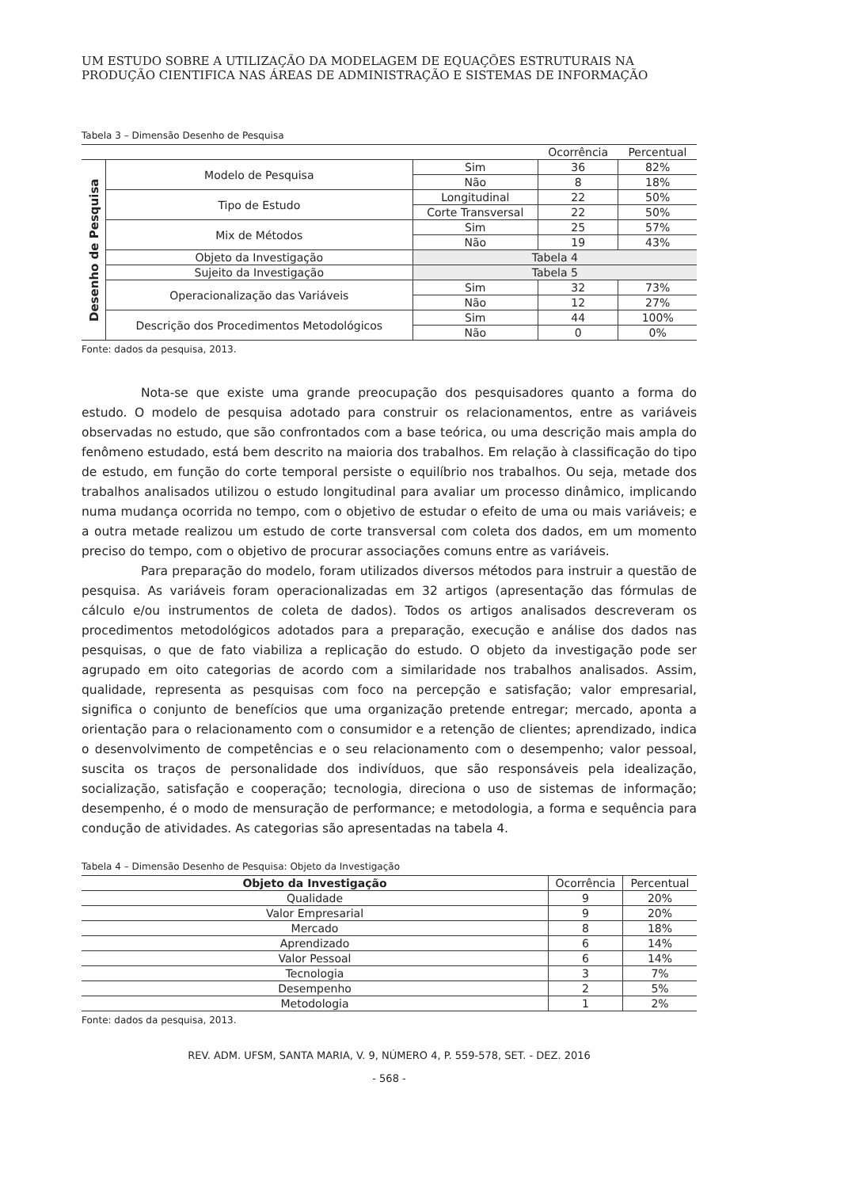UM ESTUDO SOBRE A UTILIZAÇÃO DA MODELAGEM DE EQUAÇÕES ESTRUTURAIS NA PRODUÇÃO CIENTIFICA NAS ÁREAS DE ADMINISTRAÇÃO E SISTEMAS DE INFORMAÇÃO
Tabela 3 – Dimensão Desenho de Pesquisa
| | | | Ocorrência | Percentual |
| Desenho de Pesquisa | Modelo de Pesquisa | Sim | 36 | 82% |
| | | Não | 8 | 18% |
| | Tipo de Estudo | Longitudinal | 22 | 50% |
| | | Corte Transversal | 22 | 50% |
| | Mix de Métodos | Sim | 25 | 57% |
| | | Não | 19 | 43% |
| | Objeto da Investigação | Tabela 4 | | |
| | Sujeito da Investigação | Tabela 5 | | |
| | Operacionalização das Variáveis | Sim | 32 | 73% |
| | | Não | 12 | 27% |
| | Descrição dos Procedimentos Metodológicos | Sim | 44 | 100% |
| | | Não | 0 | 0% |
Fonte: dados da pesquisa, 2013.
Nota-se que existe uma grande preocupação dos pesquisadores quanto a forma do estudo. O modelo de pesquisa adotado para construir os relacionamentos, entre as variáveis observadas no estudo, que são confrontados com a base teórica, ou uma descrição mais ampla do fenômeno estudado, está bem descrito na maioria dos trabalhos. Em relação à classificação do tipo de estudo, em função do corte temporal persiste o equilíbrio nos trabalhos. Ou seja, metade dos trabalhos analisados utilizou o estudo longitudinal para avaliar um processo dinâmico, implicando numa mudança ocorrida no tempo, com o objetivo de estudar o efeito de uma ou mais variáveis; e a outra metade realizou um estudo de corte transversal com coleta dos dados, em um momento preciso do tempo, com o objetivo de procurar associações comuns entre as variáveis.
Para preparação do modelo, foram utilizados diversos métodos para instruir a questão de pesquisa. As variáveis foram operacionalizadas em 32 artigos (apresentação das fórmulas de cálculo e/ou instrumentos de coleta de dados). Todos os artigos analisados descreveram os procedimentos metodológicos adotados para a preparação, execução e análise dos dados nas pesquisas, o que de fato viabiliza a replicação do estudo. O objeto da investigação pode ser agrupado em oito categorias de acordo com a similaridade nos trabalhos analisados. Assim, qualidade, representa as pesquisas com foco na percepção e satisfação; valor empresarial, significa o conjunto de benefícios que uma organização pretende entregar; mercado, aponta a orientação para o relacionamento com o consumidor e a retenção de clientes; aprendizado, indica o desenvolvimento de competências e o seu relacionamento com o desempenho; valor pessoal, suscita os traços de personalidade dos indivíduos, que são responsáveis pela idealização, socialização, satisfação e cooperação; tecnologia, direciona o uso de sistemas de informação; desempenho, é o modo de mensuração de performance; e metodologia, a forma e sequência para condução de atividades. As categorias são apresentadas na tabela 4.
Tabela 4 – Dimensão Desenho de Pesquisa: Objeto da Investigação
| Objeto da Investigação | Ocorrência | Percentual |
| Qualidade | 9 | 20% |
| Valor Empresarial | 9 | 20% |
| Mercado | 8 | 18% |
| Aprendizado | 6 | 14% |
| Valor Pessoal | 6 | 14% |
| Tecnologia | 3 | 7% |
| Desempenho | 2 | 5% |
| Metodologia | 1 | 2% |
Fonte: dados da pesquisa, 2013.
REV. ADM. UFSM, SANTA MARIA, V. 9, NÚMERO 4, P. 559-578, SET. - DEZ. 2016
- 568 -